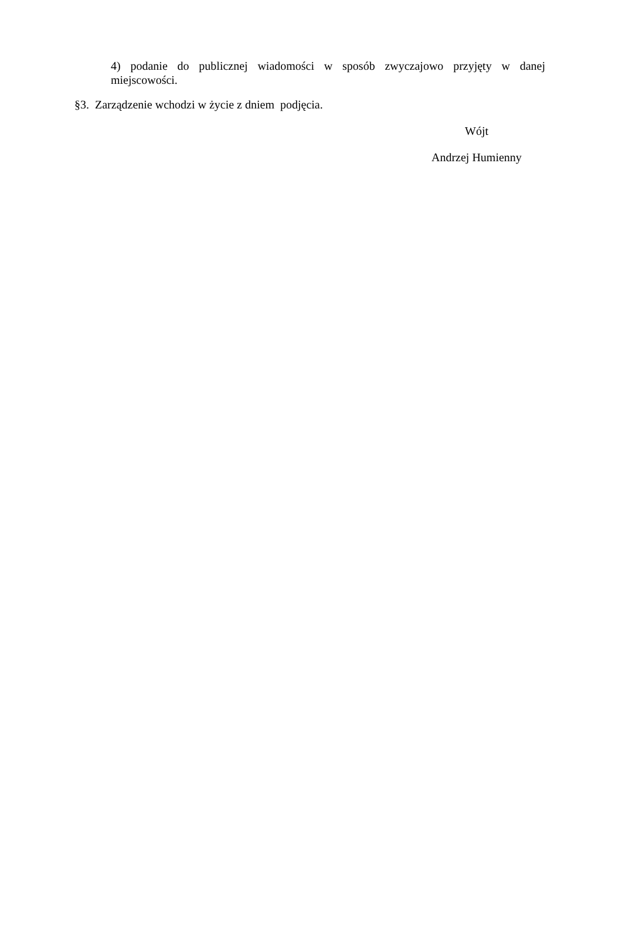4) podanie do publicznej wiadomości w sposób zwyczajowo przyjęty w danej
miejscowości.
§3. Zarządzenie wchodzi w życie z dniem podjęcia.
Wójt
Andrzej Humienny